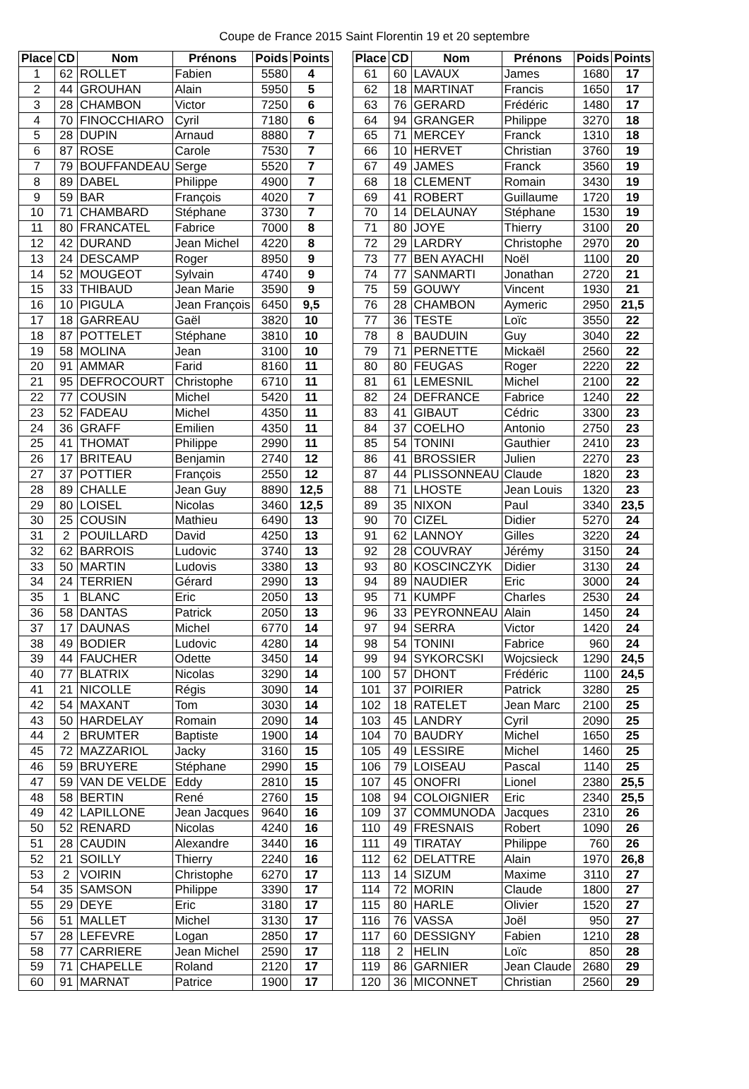Coupe de France 2015 Saint Florentin 19 et 20 septembre
| Place | CD | Nom | Prénons | Poids | Points | | Place | CD | Nom | Prénons | Poids | Points |
| --- | --- | --- | --- | --- | --- | --- | --- | --- | --- | --- | --- | --- |
| 1 | 62 | ROLLET | Fabien | 5580 | 4 | | 61 | 60 | LAVAUX | James | 1680 | 17 |
| 2 | 44 | GROUHAN | Alain | 5950 | 5 | | 62 | 18 | MARTINAT | Francis | 1650 | 17 |
| 3 | 28 | CHAMBON | Victor | 7250 | 6 | | 63 | 76 | GERARD | Frédéric | 1480 | 17 |
| 4 | 70 | FINOCCHIARO | Cyril | 7180 | 6 | | 64 | 94 | GRANGER | Philippe | 3270 | 18 |
| 5 | 28 | DUPIN | Arnaud | 8880 | 7 | | 65 | 71 | MERCEY | Franck | 1310 | 18 |
| 6 | 87 | ROSE | Carole | 7530 | 7 | | 66 | 10 | HERVET | Christian | 3760 | 19 |
| 7 | 79 | BOUFFANDEAU | Serge | 5520 | 7 | | 67 | 49 | JAMES | Franck | 3560 | 19 |
| 8 | 89 | DABEL | Philippe | 4900 | 7 | | 68 | 18 | CLEMENT | Romain | 3430 | 19 |
| 9 | 59 | BAR | François | 4020 | 7 | | 69 | 41 | ROBERT | Guillaume | 1720 | 19 |
| 10 | 71 | CHAMBARD | Stéphane | 3730 | 7 | | 70 | 14 | DELAUNAY | Stéphane | 1530 | 19 |
| 11 | 80 | FRANCATEL | Fabrice | 7000 | 8 | | 71 | 80 | JOYE | Thierry | 3100 | 20 |
| 12 | 42 | DURAND | Jean Michel | 4220 | 8 | | 72 | 29 | LARDRY | Christophe | 2970 | 20 |
| 13 | 24 | DESCAMP | Roger | 8950 | 9 | | 73 | 77 | BEN AYACHI | Noël | 1100 | 20 |
| 14 | 52 | MOUGEOT | Sylvain | 4740 | 9 | | 74 | 77 | SANMARTI | Jonathan | 2720 | 21 |
| 15 | 33 | THIBAUD | Jean Marie | 3590 | 9 | | 75 | 59 | GOUWY | Vincent | 1930 | 21 |
| 16 | 10 | PIGULA | Jean François | 6450 | 9,5 | | 76 | 28 | CHAMBON | Aymeric | 2950 | 21,5 |
| 17 | 18 | GARREAU | Gaël | 3820 | 10 | | 77 | 36 | TESTE | Loïc | 3550 | 22 |
| 18 | 87 | POTTELET | Stéphane | 3810 | 10 | | 78 | 8 | BAUDUIN | Guy | 3040 | 22 |
| 19 | 58 | MOLINA | Jean | 3100 | 10 | | 79 | 71 | PERNETTE | Mickaël | 2560 | 22 |
| 20 | 91 | AMMAR | Farid | 8160 | 11 | | 80 | 80 | FEUGAS | Roger | 2220 | 22 |
| 21 | 95 | DEFROCOURT | Christophe | 6710 | 11 | | 81 | 61 | LEMESNIL | Michel | 2100 | 22 |
| 22 | 77 | COUSIN | Michel | 5420 | 11 | | 82 | 24 | DEFRANCE | Fabrice | 1240 | 22 |
| 23 | 52 | FADEAU | Michel | 4350 | 11 | | 83 | 41 | GIBAUT | Cédric | 3300 | 23 |
| 24 | 36 | GRAFF | Emilien | 4350 | 11 | | 84 | 37 | COELHO | Antonio | 2750 | 23 |
| 25 | 41 | THOMAT | Philippe | 2990 | 11 | | 85 | 54 | TONINI | Gauthier | 2410 | 23 |
| 26 | 17 | BRITEAU | Benjamin | 2740 | 12 | | 86 | 41 | BROSSIER | Julien | 2270 | 23 |
| 27 | 37 | POTTIER | François | 2550 | 12 | | 87 | 44 | PLISSONNEAU | Claude | 1820 | 23 |
| 28 | 89 | CHALLE | Jean Guy | 8890 | 12,5 | | 88 | 71 | LHOSTE | Jean Louis | 1320 | 23 |
| 29 | 80 | LOISEL | Nicolas | 3460 | 12,5 | | 89 | 35 | NIXON | Paul | 3340 | 23,5 |
| 30 | 25 | COUSIN | Mathieu | 6490 | 13 | | 90 | 70 | CIZEL | Didier | 5270 | 24 |
| 31 | 2 | POUILLARD | David | 4250 | 13 | | 91 | 62 | LANNOY | Gilles | 3220 | 24 |
| 32 | 62 | BARROIS | Ludovic | 3740 | 13 | | 92 | 28 | COUVRAY | Jérémy | 3150 | 24 |
| 33 | 50 | MARTIN | Ludovis | 3380 | 13 | | 93 | 80 | KOSCINCZYK | Didier | 3130 | 24 |
| 34 | 24 | TERRIEN | Gérard | 2990 | 13 | | 94 | 89 | NAUDIER | Eric | 3000 | 24 |
| 35 | 1 | BLANC | Eric | 2050 | 13 | | 95 | 71 | KUMPF | Charles | 2530 | 24 |
| 36 | 58 | DANTAS | Patrick | 2050 | 13 | | 96 | 33 | PEYRONNEAU | Alain | 1450 | 24 |
| 37 | 17 | DAUNAS | Michel | 6770 | 14 | | 97 | 94 | SERRA | Victor | 1420 | 24 |
| 38 | 49 | BODIER | Ludovic | 4280 | 14 | | 98 | 54 | TONINI | Fabrice | 960 | 24 |
| 39 | 44 | FAUCHER | Odette | 3450 | 14 | | 99 | 94 | SYKORCSKI | Wojcsieck | 1290 | 24,5 |
| 40 | 77 | BLATRIX | Nicolas | 3290 | 14 | | 100 | 57 | DHONT | Frédéric | 1100 | 24,5 |
| 41 | 21 | NICOLLE | Régis | 3090 | 14 | | 101 | 37 | POIRIER | Patrick | 3280 | 25 |
| 42 | 54 | MAXANT | Tom | 3030 | 14 | | 102 | 18 | RATELET | Jean Marc | 2100 | 25 |
| 43 | 50 | HARDELAY | Romain | 2090 | 14 | | 103 | 45 | LANDRY | Cyril | 2090 | 25 |
| 44 | 2 | BRUMTER | Baptiste | 1900 | 14 | | 104 | 70 | BAUDRY | Michel | 1650 | 25 |
| 45 | 72 | MAZZARIOL | Jacky | 3160 | 15 | | 105 | 49 | LESSIRE | Michel | 1460 | 25 |
| 46 | 59 | BRUYERE | Stéphane | 2990 | 15 | | 106 | 79 | LOISEAU | Pascal | 1140 | 25 |
| 47 | 59 | VAN DE VELDE | Eddy | 2810 | 15 | | 107 | 45 | ONOFRI | Lionel | 2380 | 25,5 |
| 48 | 58 | BERTIN | René | 2760 | 15 | | 108 | 94 | COLOIGNIER | Eric | 2340 | 25,5 |
| 49 | 42 | LAPILLONE | Jean Jacques | 9640 | 16 | | 109 | 37 | COMMUNODA | Jacques | 2310 | 26 |
| 50 | 52 | RENARD | Nicolas | 4240 | 16 | | 110 | 49 | FRESNAIS | Robert | 1090 | 26 |
| 51 | 28 | CAUDIN | Alexandre | 3440 | 16 | | 111 | 49 | TIRATAY | Philippe | 760 | 26 |
| 52 | 21 | SOILLY | Thierry | 2240 | 16 | | 112 | 62 | DELATTRE | Alain | 1970 | 26,8 |
| 53 | 2 | VOIRIN | Christophe | 6270 | 17 | | 113 | 14 | SIZUM | Maxime | 3110 | 27 |
| 54 | 35 | SAMSON | Philippe | 3390 | 17 | | 114 | 72 | MORIN | Claude | 1800 | 27 |
| 55 | 29 | DEYE | Eric | 3180 | 17 | | 115 | 80 | HARLE | Olivier | 1520 | 27 |
| 56 | 51 | MALLET | Michel | 3130 | 17 | | 116 | 76 | VASSA | Joël | 950 | 27 |
| 57 | 28 | LEFEVRE | Logan | 2850 | 17 | | 117 | 60 | DESSIGNY | Fabien | 1210 | 28 |
| 58 | 77 | CARRIERE | Jean Michel | 2590 | 17 | | 118 | 2 | HELIN | Loïc | 850 | 28 |
| 59 | 71 | CHAPELLE | Roland | 2120 | 17 | | 119 | 86 | GARNIER | Jean Claude | 2680 | 29 |
| 60 | 91 | MARNAT | Patrice | 1900 | 17 | | 120 | 36 | MICONNET | Christian | 2560 | 29 |